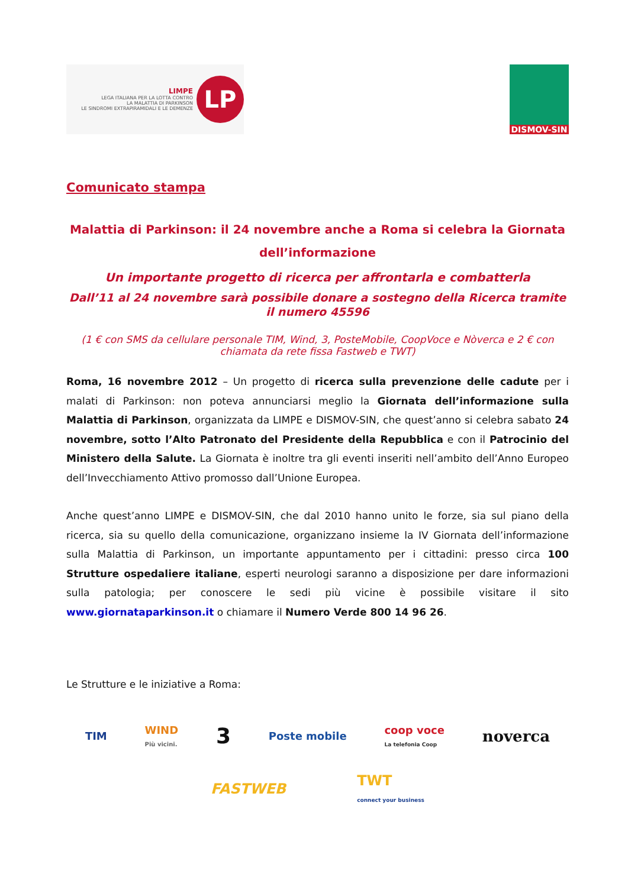LIMPE
LEGA ITALIANA PER LA LOTTA CONTRO
LA MALATTIA DI PARKINSON
LE SINDROMI EXTRAPIRAMIDALI E LE DEMENZE
LP
DISMOV-SIN
Comunicato stampa
Malattia di Parkinson: il 24 novembre anche a Roma si celebra la Giornata dell’informazione
Un importante progetto di ricerca per affrontarla e combatterla
Dall’11 al 24 novembre sarà possibile donare a sostegno della Ricerca tramite il numero 45596
(1 € con SMS da cellulare personale TIM, Wind, 3, PosteMobile, CoopVoce e Nòverca e 2 € con chiamata da rete fissa Fastweb e TWT)
Roma, 16 novembre 2012 – Un progetto di ricerca sulla prevenzione delle cadute per i malati di Parkinson: non poteva annunciarsi meglio la Giornata dell’informazione sulla Malattia di Parkinson, organizzata da LIMPE e DISMOV-SIN, che quest’anno si celebra sabato 24 novembre, sotto l’Alto Patronato del Presidente della Repubblica e con il Patrocinio del Ministero della Salute. La Giornata è inoltre tra gli eventi inseriti nell’ambito dell’Anno Europeo dell’Invecchiamento Attivo promosso dall’Unione Europea.
Anche quest’anno LIMPE e DISMOV-SIN, che dal 2010 hanno unito le forze, sia sul piano della ricerca, sia su quello della comunicazione, organizzano insieme la IV Giornata dell’informazione sulla Malattia di Parkinson, un importante appuntamento per i cittadini: presso circa 100 Strutture ospedaliere italiane, esperti neurologi saranno a disposizione per dare informazioni sulla patologia; per conoscere le sedi più vicine è possibile visitare il sito www.giornataparkinson.it o chiamare il Numero Verde 800 14 96 26.
Le Strutture e le iniziative a Roma:
TIM WIND
Più vicini. 3 Poste mobile coop voce
La telefonia Coop noverca
FASTWEB TWT
connect your business